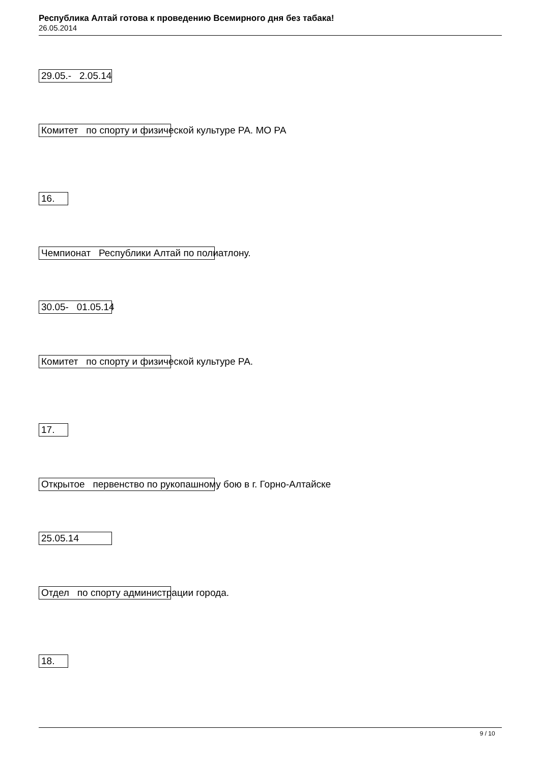Республика Алтай готова к проведению Всемирного дня без табака!
26.05.2014
29.05.- 2.05.14
Комитет по спорту и физической культуре РА. МО РА
16.
Чемпионат Республики Алтай по полиатлону.
30.05- 01.05.14
Комитет по спорту и физической культуре РА.
17.
Открытое первенство по рукопашному бою в г. Горно-Алтайске
25.05.14
Отдел по спорту администрации города.
18.
9 / 10